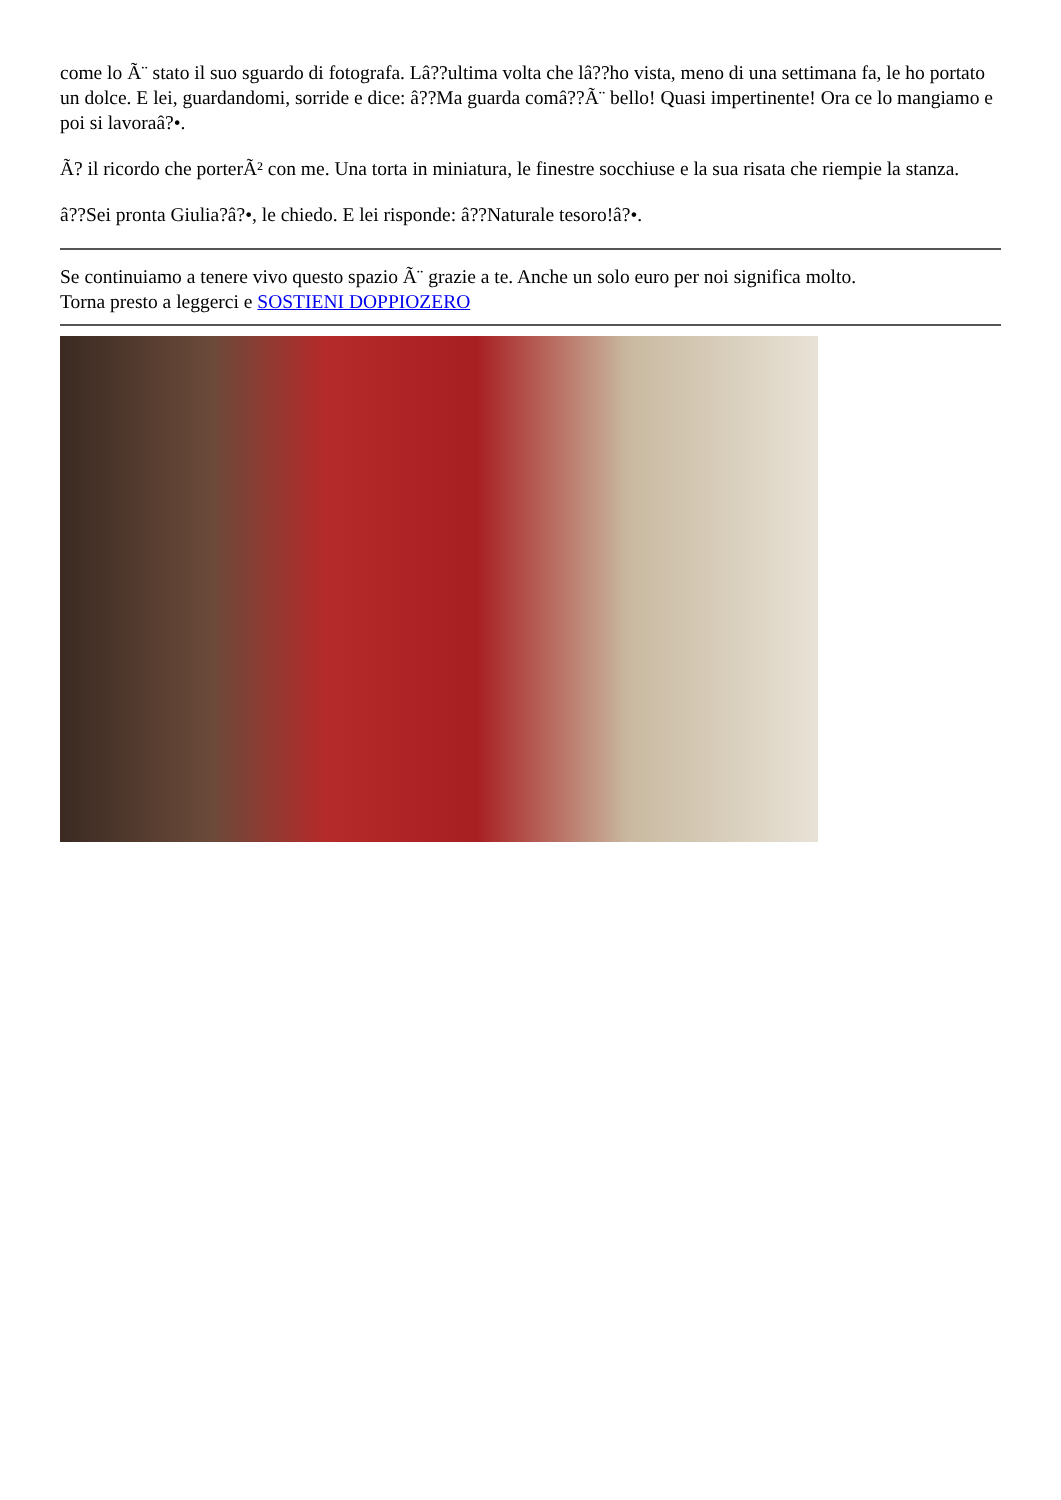come lo Ã¨ stato il suo sguardo di fotografa. Lâ??ultima volta che lâ??ho vista, meno di una settimana fa, le ho portato un dolce. E lei, guardandomi, sorride e dice: â??Ma guarda comâ??Ã¨ bello! Quasi impertinente! Ora ce lo mangiamo e poi si lavoraâ?•.
Ã? il ricordo che porterÃ² con me. Una torta in miniatura, le finestre socchiuse e la sua risata che riempie la stanza.
â??Sei pronta Giulia?â?•, le chiedo. E lei risponde: â??Naturale tesoro!â?•.
Se continuiamo a tenere vivo questo spazio Ã¨ grazie a te. Anche un solo euro per noi significa molto.
Torna presto a leggerci e SOSTIENI DOPPIOZERO